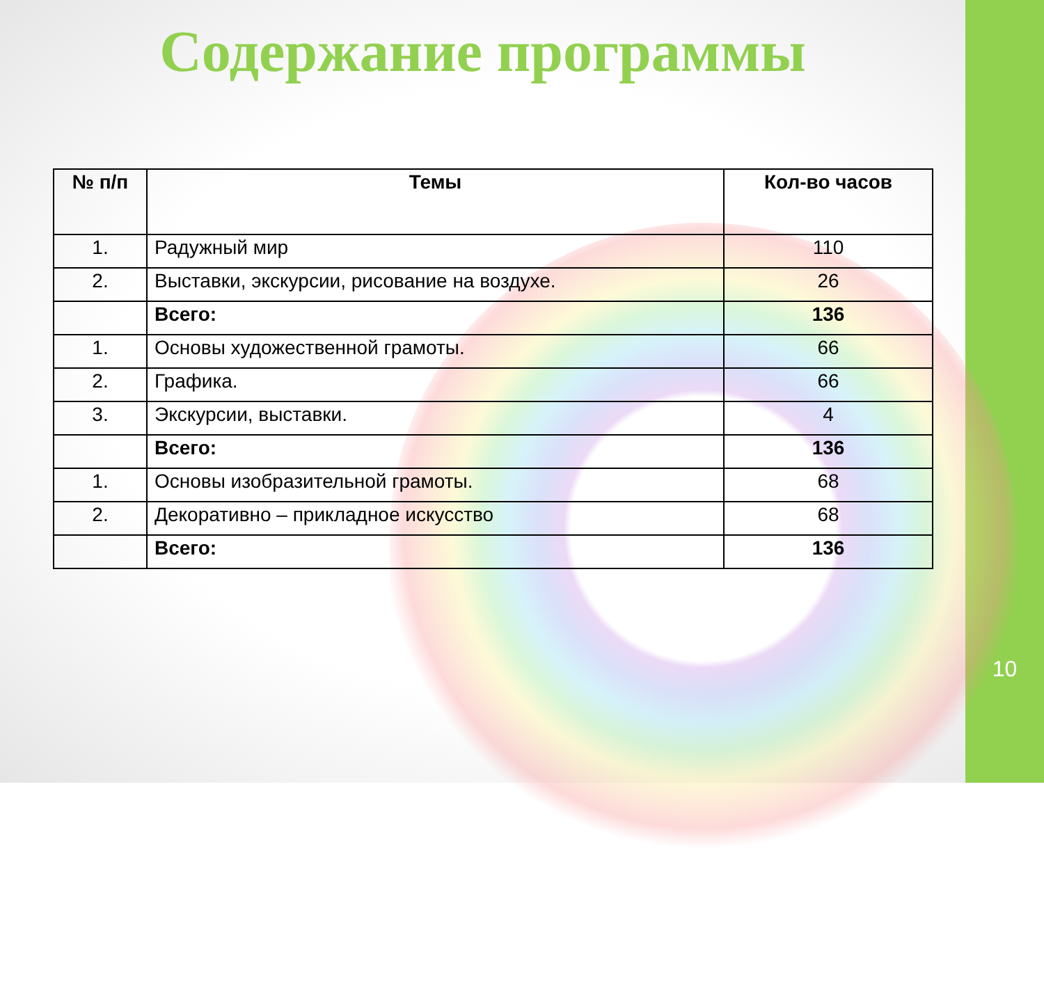Содержание программы
| № п/п | Темы | Кол-во часов |
| --- | --- | --- |
| 1. | Радужный мир | 110 |
| 2. | Выставки, экскурсии, рисование на воздухе. | 26 |
| | Всего: | 136 |
| 1. | Основы художественной грамоты. | 66 |
| 2. | Графика. | 66 |
| 3. | Экскурсии, выставки. | 4 |
| | Всего: | 136 |
| 1. | Основы изобразительной грамоты. | 68 |
| 2. | Декоративно – прикладное искусство | 68 |
| | Всего: | 136 |
10